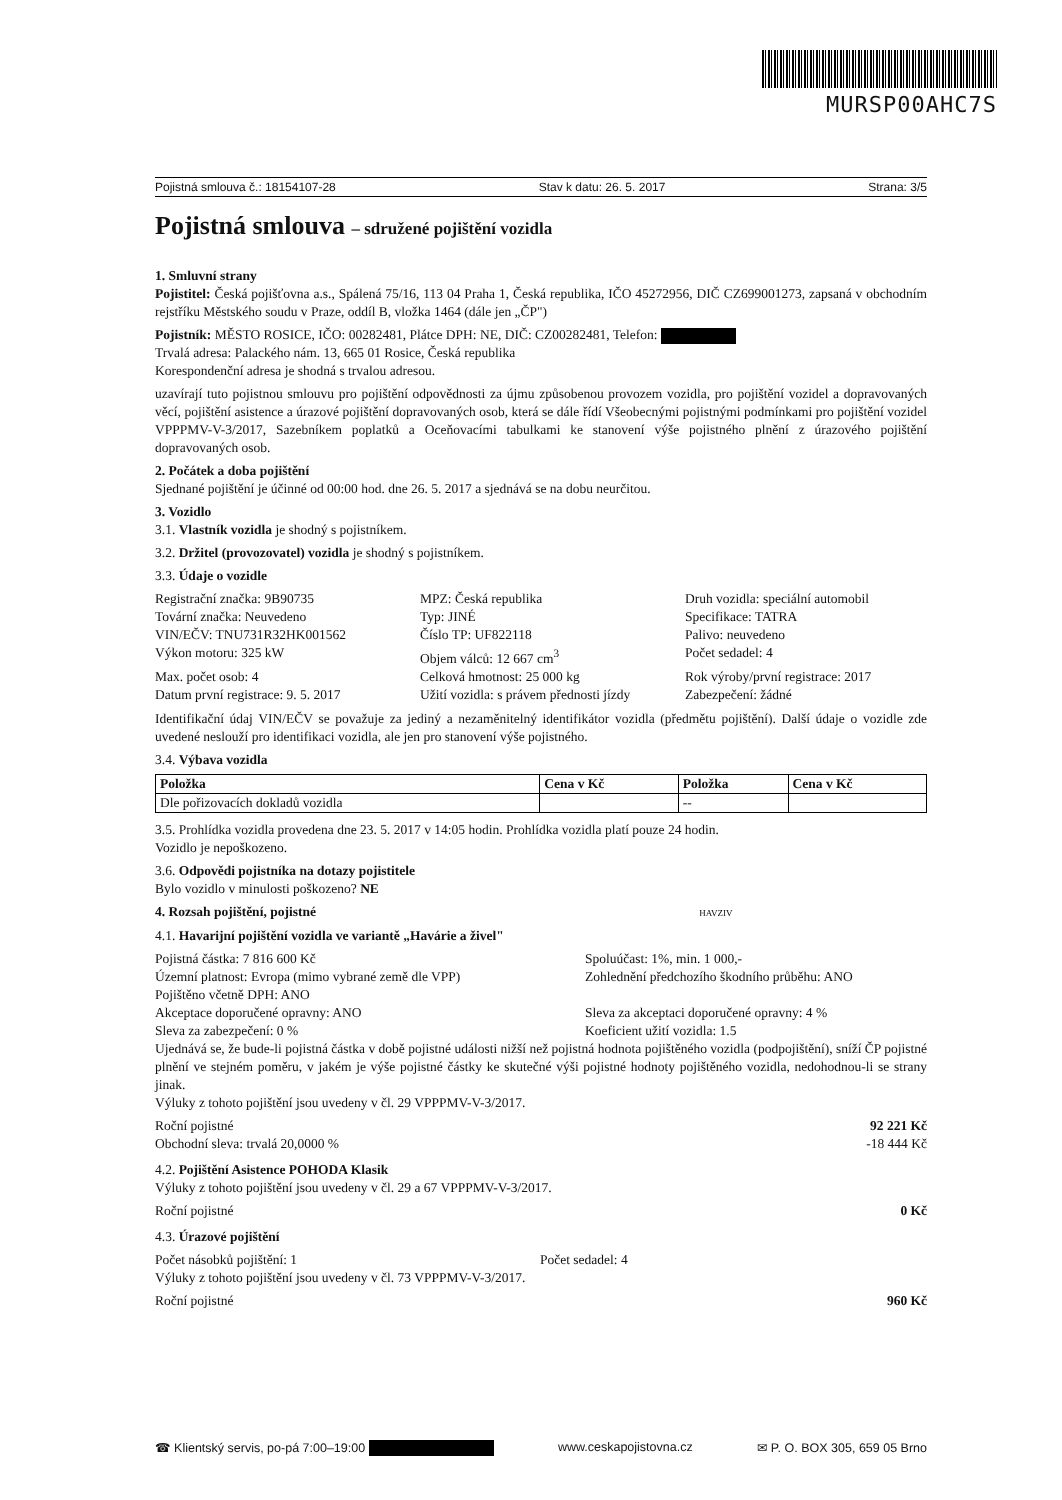MURSP00AHC7S
Pojistná smlouva č.: 18154107-28 Stav k datu: 26. 5. 2017 Strana: 3/5
Pojistná smlouva – sdružené pojištění vozidla
1. Smluvní strany
Pojistitel: Česká pojišťovna a.s., Spálená 75/16, 113 04 Praha 1, Česká republika, IČO 45272956, DIČ CZ699001273, zapsaná v obchodním rejstříku Městského soudu v Praze, oddíl B, vložka 1464 (dále jen „ČP")
Pojistník: MĚSTO ROSICE, IČO: 00282481, Plátce DPH: NE, DIČ: CZ00282481, Telefon:
Trvalá adresa: Palackého nám. 13, 665 01 Rosice, Česká republika
Korespondenční adresa je shodná s trvalou adresou.
uzavírají tuto pojistnou smlouvu pro pojištění odpovědnosti za újmu způsobenou provozem vozidla, pro pojištění vozidel a dopravovaných věcí, pojištění asistence a úrazové pojištění dopravovaných osob, která se dále řídí Všeobecnými pojistnými podmínkami pro pojištění vozidel VPPPMV-V-3/2017, Sazebníkem poplatků a Oceňovacími tabulkami ke stanovení výše pojistného plnění z úrazového pojištění dopravovaných osob.
2. Počátek a doba pojištění
Sjednané pojištění je účinné od 00:00 hod. dne 26. 5. 2017 a sjednává se na dobu neurčitou.
3. Vozidlo
3.1. Vlastník vozidla je shodný s pojistníkem.
3.2. Držitel (provozovatel) vozidla je shodný s pojistníkem.
3.3. Údaje o vozidle
Registrační značka: 9B90735 MPZ: Česká republika Druh vozidla: speciální automobil Tovární značka: Neuvedeno Typ: JINÉ Specifikace: TATRA VIN/EČV: TNU731R32HK001562 Číslo TP: UF822118 Palivo: neuvedeno Výkon motoru: 325 kW Objem válců: 12 667 cm<sup>3</sup> Počet sedadel: 4 Max. počet osob: 4 Celková hmotnost: 25 000 kg Rok výroby/první registrace: 2017 Datum první registrace: 9. 5. 2017 Užití vozidla: s právem přednosti jízdy Zabezpečení: žádné
Identifikační údaj VIN/EČV se považuje za jediný a nezaměnitelný identifikátor vozidla (předmětu pojištění). Další údaje o vozidle zde uvedené neslouží pro identifikaci vozidla, ale jen pro stanovení výše pojistného.
3.4. Výbava vozidla
| Položka | Cena v Kč | Položka | Cena v Kč |
| --- | --- | --- | --- |
| Dle pořizovacích dokladů vozidla | | -- | |
3.5. Prohlídka vozidla provedena dne 23. 5. 2017 v 14:05 hodin. Prohlídka vozidla platí pouze 24 hodin.
Vozidlo je nepoškozeno.
3.6. Odpovědi pojistníka na dotazy pojistitele
Bylo vozidlo v minulosti poškozeno? NE
4. Rozsah pojištění, pojistné HAVZIV
4.1. Havarijní pojištění vozidla ve variantě „Havárie a živel"
Pojistná částka: 7 816 600 Kč Spoluúčast: 1%, min. 1 000,- Územní platnost: Evropa (mimo vybrané země dle VPP) Zohlednění předchozího škodního průběhu: ANO Pojištěno včetně DPH: ANO Akceptace doporučené opravny: ANO Sleva za akceptaci doporučené opravny: 4 % Sleva za zabezpečení: 0 % Koeficient užití vozidla: 1.5
Ujednává se, že bude-li pojistná částka v době pojistné události nižší než pojistná hodnota pojištěného vozidla (podpojištění), sníží ČP pojistné plnění ve stejném poměru, v jakém je výše pojistné částky ke skutečné výši pojistné hodnoty pojištěného vozidla, nedohodnou-li se strany jinak.
Výluky z tohoto pojištění jsou uvedeny v čl. 29 VPPPMV-V-3/2017.
Roční pojistné 92 221 Kč
Obchodní sleva: trvalá 20,0000 % -18 444 Kč
4.2. Pojištění Asistence POHODA Klasik
Výluky z tohoto pojištění jsou uvedeny v čl. 29 a 67 VPPPMV-V-3/2017.
Roční pojistné 0 Kč
4.3. Úrazové pojištění
Počet násobků pojištění: 1 Počet sedadel: 4
Výluky z tohoto pojištění jsou uvedeny v čl. 73 VPPPMV-V-3/2017.
Roční pojistné 960 Kč
☎ Klientský servis, po-pá 7:00–19:00 www.ceskapojistovna.cz ✉ P. O. BOX 305, 659 05 Brno